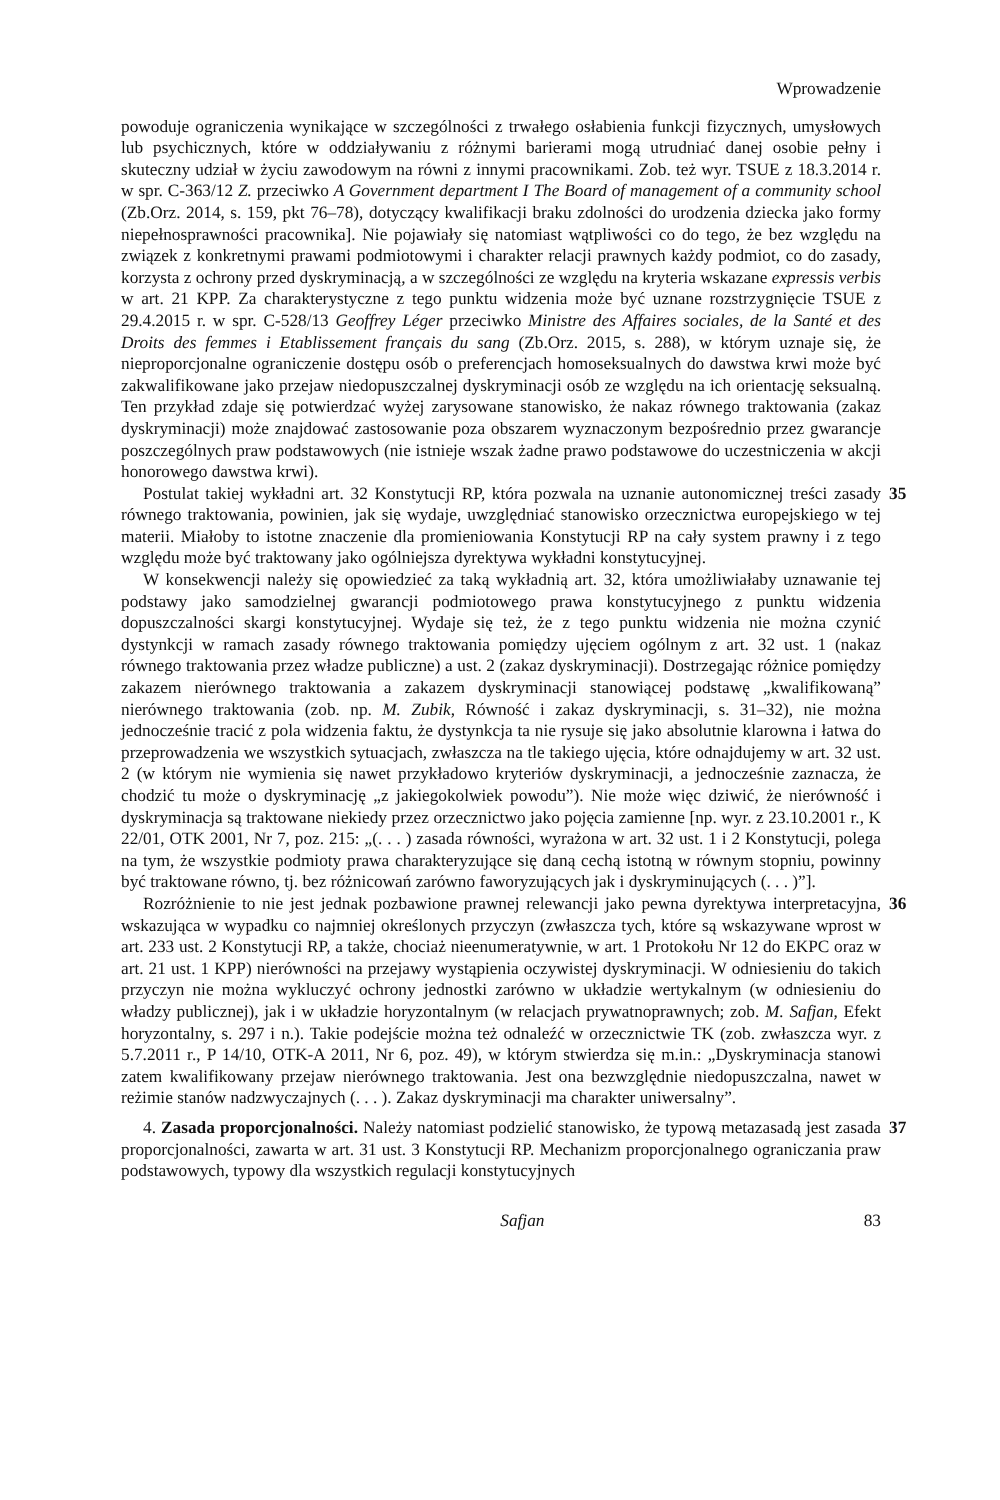Wprowadzenie
powoduje ograniczenia wynikające w szczególności z trwałego osłabienia funkcji fizycznych, umysłowych lub psychicznych, które w oddziaływaniu z różnymi barierami mogą utrudniać danej osobie pełny i skuteczny udział w życiu zawodowym na równi z innymi pracownikami. Zob. też wyr. TSUE z 18.3.2014 r. w spr. C-363/12 Z. przeciwko A Government department I The Board of management of a community school (Zb.Orz. 2014, s. 159, pkt 76–78), dotyczący kwalifikacji braku zdolności do urodzenia dziecka jako formy niepełnosprawności pracownika]. Nie pojawiały się natomiast wątpliwości co do tego, że bez względu na związek z konkretnymi prawami podmiotowymi i charakter relacji prawnych każdy podmiot, co do zasady, korzysta z ochrony przed dyskryminacją, a w szczególności ze względu na kryteria wskazane expressis verbis w art. 21 KPP. Za charakterystyczne z tego punktu widzenia może być uznane rozstrzygnięcie TSUE z 29.4.2015 r. w spr. C-528/13 Geoffrey Léger przeciwko Ministre des Affaires sociales, de la Santé et des Droits des femmes i Etablissement français du sang (Zb.Orz. 2015, s. 288), w którym uznaje się, że nieproporcjonalne ograniczenie dostępu osób o preferencjach homoseksualnych do dawstwa krwi może być zakwalifikowane jako przejaw niedopuszczalnej dyskryminacji osób ze względu na ich orientację seksualną. Ten przykład zdaje się potwierdzać wyżej zarysowane stanowisko, że nakaz równego traktowania (zakaz dyskryminacji) może znajdować zastosowanie poza obszarem wyznaczonym bezpośrednio przez gwarancje poszczególnych praw podstawowych (nie istnieje wszak żadne prawo podstawowe do uczestniczenia w akcji honorowego dawstwa krwi).
Postulat takiej wykładni art. 32 Konstytucji RP, która pozwala na uznanie autonomicznej treści zasady równego traktowania, powinien, jak się wydaje, uwzględniać stanowisko orzecznictwa europejskiego w tej materii. Miałoby to istotne znaczenie dla promieniowania Konstytucji RP na cały system prawny i z tego względu może być traktowany jako ogólniejsza dyrektywa wykładni konstytucyjnej.
35
W konsekwencji należy się opowiedzieć za taką wykładnią art. 32, która umożliwiałaby uznawanie tej podstawy jako samodzielnej gwarancji podmiotowego prawa konstytucyjnego z punktu widzenia dopuszczalności skargi konstytucyjnej. Wydaje się też, że z tego punktu widzenia nie można czynić dystynkcji w ramach zasady równego traktowania pomiędzy ujęciem ogólnym z art. 32 ust. 1 (nakaz równego traktowania przez władze publiczne) a ust. 2 (zakaz dyskryminacji). Dostrzegając różnice pomiędzy zakazem nierównego traktowania a zakazem dyskryminacji stanowiącej podstawę „kwalifikowaną” nierównego traktowania (zob. np. M. Zubik, Równość i zakaz dyskryminacji, s. 31–32), nie można jednocześnie tracić z pola widzenia faktu, że dystynkcja ta nie rysuje się jako absolutnie klarowna i łatwa do przeprowadzenia we wszystkich sytuacjach, zwłaszcza na tle takiego ujęcia, które odnajdujemy w art. 32 ust. 2 (w którym nie wymienia się nawet przykładowo kryteriów dyskryminacji, a jednocześnie zaznacza, że chodzić tu może o dyskryminację „z jakiegokolwiek powodu”). Nie może więc dziwić, że nierówność i dyskryminacja są traktowane niekiedy przez orzecznictwo jako pojęcia zamienne [np. wyr. z 23.10.2001 r., K 22/01, OTK 2001, Nr 7, poz. 215: „(. . . ) zasada równości, wyrażona w art. 32 ust. 1 i 2 Konstytucji, polega na tym, że wszystkie podmioty prawa charakteryzujące się daną cechą istotną w równym stopniu, powinny być traktowane równo, tj. bez różnicowań zarówno faworyzujących jak i dyskryminujących (. . . )”].
Rozróżnienie to nie jest jednak pozbawione prawnej relewancji jako pewna dyrektywa interpretacyjna, wskazująca w wypadku co najmniej określonych przyczyn (zwłaszcza tych, które są wskazywane wprost w art. 233 ust. 2 Konstytucji RP, a także, chociaż nieenumeratywnie, w art. 1 Protokołu Nr 12 do EKPC oraz w art. 21 ust. 1 KPP) nierówności na przejawy wystąpienia oczywistej dyskryminacji. W odniesieniu do takich przyczyn nie można wykluczyć ochrony jednostki zarówno w układzie wertykalnym (w odniesieniu do władzy publicznej), jak i w układzie horyzontalnym (w relacjach prywatnoprawnych; zob. M. Safjan, Efekt horyzontalny, s. 297 i n.). Takie podejście można też odnaleźć w orzecznictwie TK (zob. zwłaszcza wyr. z 5.7.2011 r., P 14/10, OTK-A 2011, Nr 6, poz. 49), w którym stwierdza się m.in.: „Dyskryminacja stanowi zatem kwalifikowany przejaw nierównego traktowania. Jest ona bezwzględnie niedopuszczalna, nawet w reżimie stanów nadzwyczajnych (. . . ). Zakaz dyskryminacji ma charakter uniwersalny”.
36
4. Zasada proporcjonalności. Należy natomiast podzielić stanowisko, że typową metazasadą jest zasada proporcjonalności, zawarta w art. 31 ust. 3 Konstytucji RP. Mechanizm proporcjonalnego ograniczania praw podstawowych, typowy dla wszystkich regulacji konstytucyjnych
37
Safjan 83